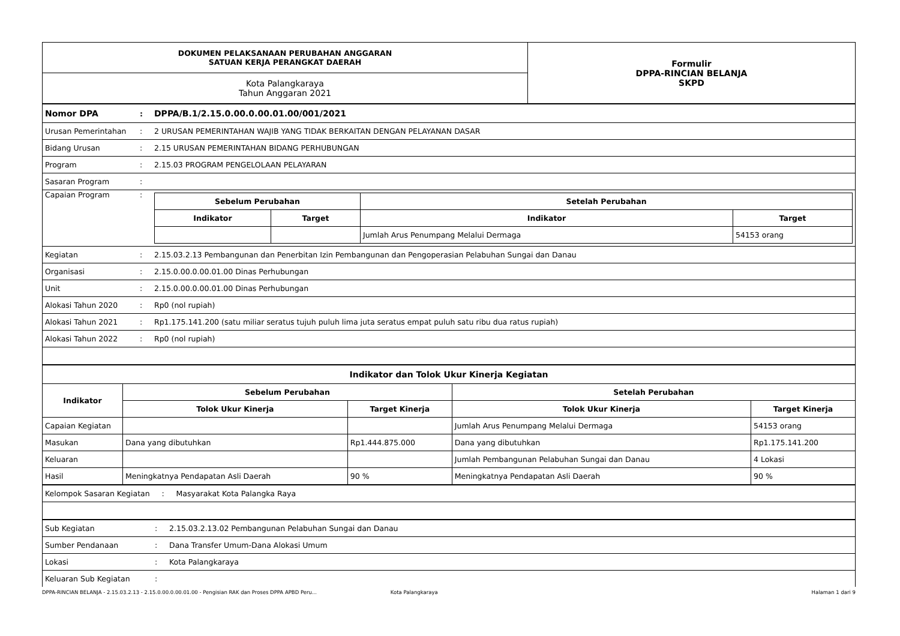| DOKUMEN PELAKSANAAN PERUBAHAN ANGGARAN SATUAN KERJA PERANGKAT DAERAH | Formulir DPPA-RINCIAN BELANJA SKPD |
| Kota Palangkaraya Tahun Anggaran 2021 | |
| Nomor DPA | : | DPPA/B.1/2.15.0.00.0.00.01.00/001/2021 |
| Urusan Pemerintahan | : | 2 URUSAN PEMERINTAHAN WAJIB YANG TIDAK BERKAITAN DENGAN PELAYANAN DASAR |
| Bidang Urusan | : | 2.15 URUSAN PEMERINTAHAN BIDANG PERHUBUNGAN |
| Program | : | 2.15.03 PROGRAM PENGELOLAAN PELAYARAN |
| Sasaran Program | : | |
| Capaian Program | : | / Sebelum Perubahan / / Setelah Perubahan / / / --- / --- / --- / --- / / Indikator / Target / Indikator / Target / / / / Jumlah Arus Penumpang Melalui Dermaga / 54153 orang / |
| Kegiatan | : | 2.15.03.2.13 Pembangunan dan Penerbitan Izin Pembangunan dan Pengoperasian Pelabuhan Sungai dan Danau |
| Organisasi | : | 2.15.0.00.0.00.01.00 Dinas Perhubungan |
| Unit | : | 2.15.0.00.0.00.01.00 Dinas Perhubungan |
| Alokasi Tahun 2020 | : | Rp0 (nol rupiah) |
| Alokasi Tahun 2021 | : | Rp1.175.141.200 (satu miliar seratus tujuh puluh lima juta seratus empat puluh satu ribu dua ratus rupiah) |
| Alokasi Tahun 2022 | : | Rp0 (nol rupiah) |
| Indikator dan Tolok Ukur Kinerja Kegiatan | | | | |
| --- | --- | --- | --- | --- |
| Indikator | Sebelum Perubahan | | Setelah Perubahan | |
| | Tolok Ukur Kinerja | Target Kinerja | Tolok Ukur Kinerja | Target Kinerja |
| Capaian Kegiatan | | | Jumlah Arus Penumpang Melalui Dermaga | 54153 orang |
| Masukan | Dana yang dibutuhkan | Rp1.444.875.000 | Dana yang dibutuhkan | Rp1.175.141.200 |
| Keluaran | | | Jumlah Pembangunan Pelabuhan Sungai dan Danau | 4 Lokasi |
| Hasil | Meningkatnya Pendapatan Asli Daerah | 90 % | Meningkatnya Pendapatan Asli Daerah | 90 % |
| Kelompok Sasaran Kegiatan : Masyarakat Kota Palangka Raya |
| Sub Kegiatan | : | 2.15.03.2.13.02 Pembangunan Pelabuhan Sungai dan Danau |
| Sumber Pendanaan | : | Dana Transfer Umum-Dana Alokasi Umum |
| Lokasi | : | Kota Palangkaraya |
| Keluaran Sub Kegiatan | : | |
DPPA-RINCIAN BELANJA - 2.15.03.2.13 - 2.15.0.00.0.00.01.00 - Pengisian RAK dan Proses DPPA APBD Peru... Kota Palangkaraya Halaman 1 dari 9